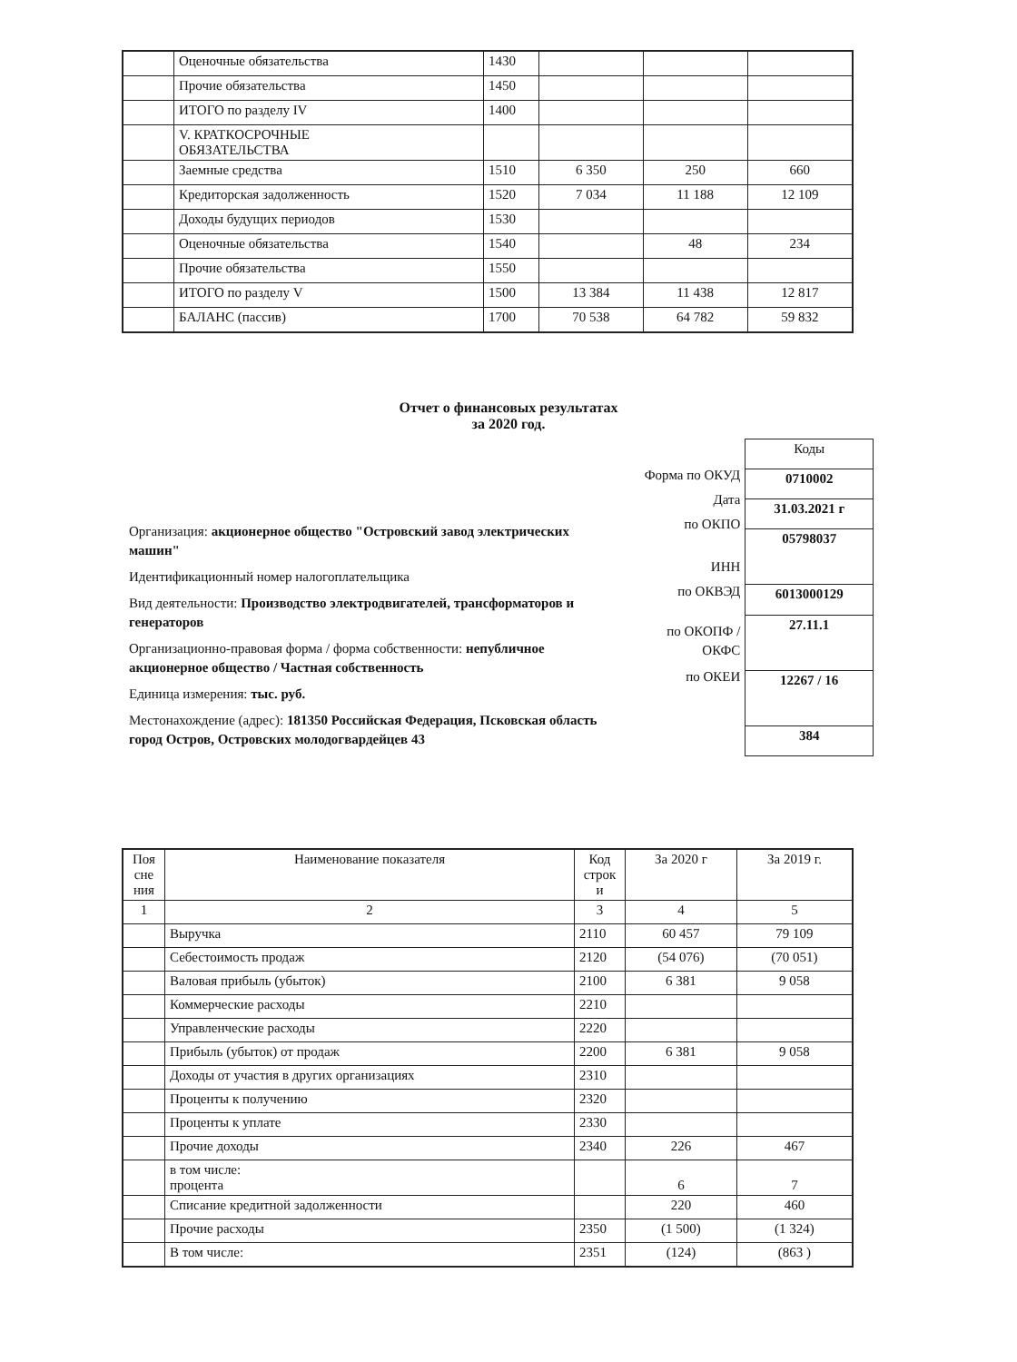| | Оценочные обязательства | 1430 | | | |
| | Прочие обязательства | 1450 | | | |
| | ИТОГО по разделу IV | 1400 | | | |
| | V. КРАТКОСРОЧНЫЕ ОБЯЗАТЕЛЬСТВА | | | | |
| | Заемные средства | 1510 | 6 350 | 250 | 660 |
| | Кредиторская задолженность | 1520 | 7 034 | 11 188 | 12 109 |
| | Доходы будущих периодов | 1530 | | | |
| | Оценочные обязательства | 1540 | | 48 | 234 |
| | Прочие обязательства | 1550 | | | |
| | ИТОГО по разделу V | 1500 | 13 384 | 11 438 | 12 817 |
| | БАЛАНС (пассив) | 1700 | 70 538 | 64 782 | 59 832 |
Отчет о финансовых результатах
за 2020 год.
Организация: акционерное общество "Островский завод электрических машин"
Идентификационный номер налогоплательщика
Вид деятельности: Производство электродвигателей, трансформаторов и генераторов
Организационно-правовая форма / форма собственности: непубличное акционерное общество / Частная собственность
Единица измерения: тыс. руб.
Местонахождение (адрес): 181350 Российская Федерация, Псковская область город Остров, Островских молодогвардейцев 43
Форма по ОКУД
Дата
по ОКПО
ИНН
по ОКВЭД
по ОКОПФ /
ОКФС
по ОКЕИ
| Коды |
| 0710002 |
| 31.03.2021 г |
| 05798037 |
| 6013000129 |
| 27.11.1 |
| 12267 / 16 |
| 384 |
| Поя сне ния | Наименование показателя | Код строк и | За 2020 г | За 2019 г. |
| 1 | 2 | 3 | 4 | 5 |
| | Выручка | 2110 | 60 457 | 79 109 |
| | Себестоимость продаж | 2120 | (54 076) | (70 051) |
| | Валовая прибыль (убыток) | 2100 | 6 381 | 9 058 |
| | Коммерческие расходы | 2210 | | |
| | Управленческие расходы | 2220 | | |
| | Прибыль (убыток) от продаж | 2200 | 6 381 | 9 058 |
| | Доходы от участия в других организациях | 2310 | | |
| | Проценты к получению | 2320 | | |
| | Проценты к уплате | 2330 | | |
| | Прочие доходы | 2340 | 226 | 467 |
| | в том числе: процента | | 6 | 7 |
| | Списание кредитной задолженности | | 220 | 460 |
| | Прочие расходы | 2350 | (1 500) | (1 324) |
| | В том числе: | 2351 | (124) | (863 ) |